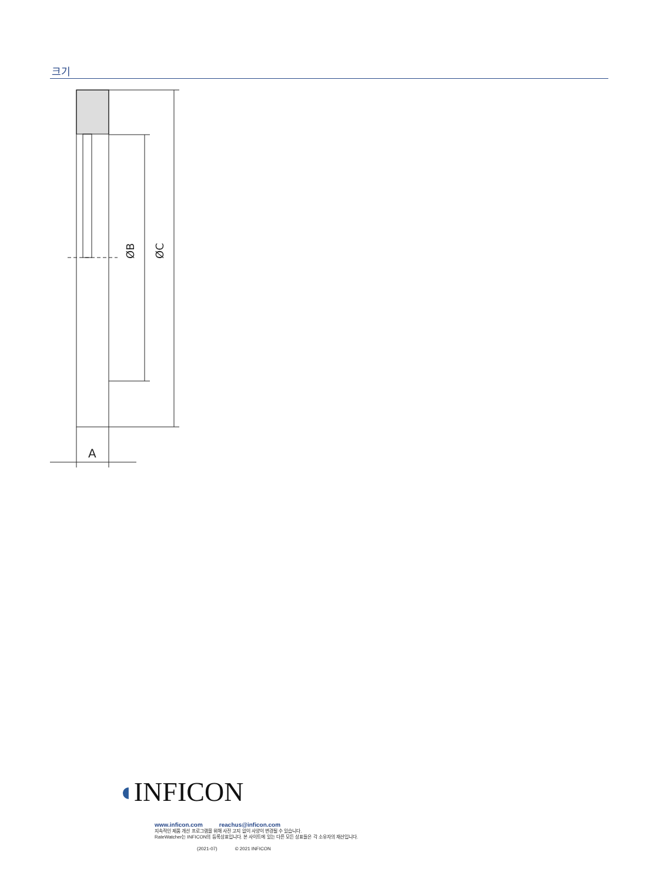크기
ØB
ØC
A
◖INFICON
www.inficon.com reachus@inficon.com
지속적인 제품 개선 프로그램을 위해 사전 고지 없이 사양이 변경될 수 있습니다.
RateWatcher는 INFICON의 등록상표입니다. 본 사이트에 있는 다른 모든 상표들은 각 소유자의 재산입니다.
(2021-07) © 2021 INFICON